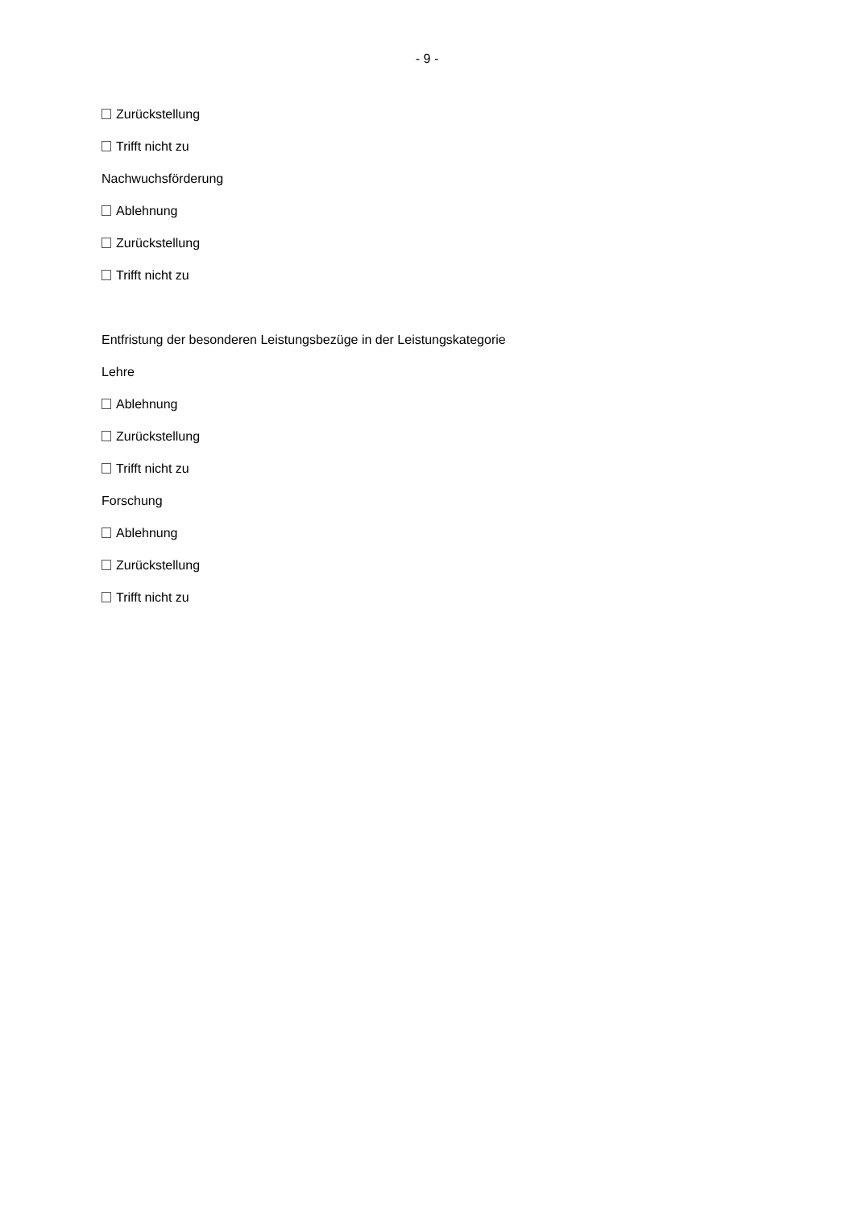- 9 -
Zurückstellung
Trifft nicht zu
Nachwuchsförderung
Ablehnung
Zurückstellung
Trifft nicht zu
Entfristung der besonderen Leistungsbezüge in der Leistungskategorie
Lehre
Ablehnung
Zurückstellung
Trifft nicht zu
Forschung
Ablehnung
Zurückstellung
Trifft nicht zu